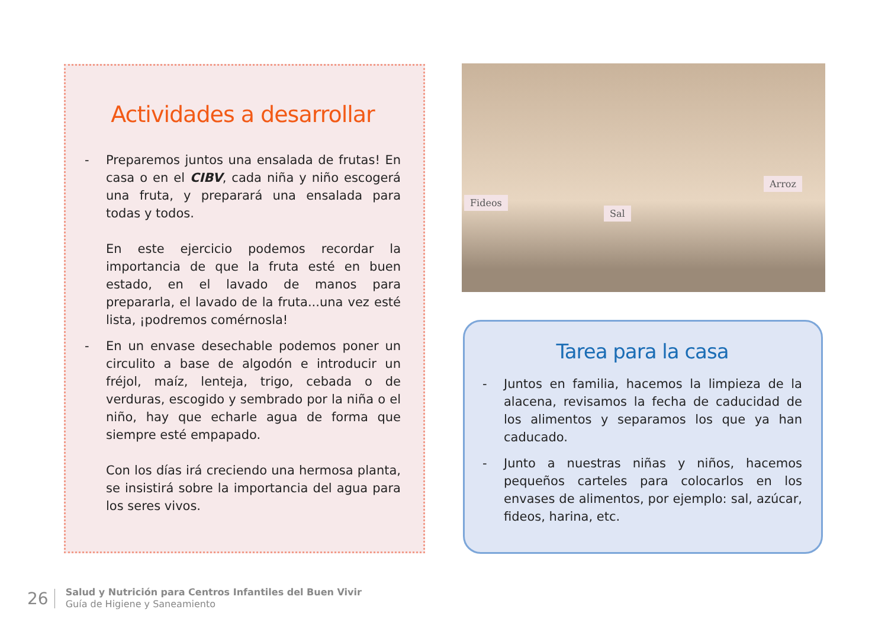Actividades a desarrollar
- Preparemos juntos una ensalada de frutas! En casa o en el CIBV, cada niña y niño escogerá una fruta, y preparará una ensalada para todas y todos.
En este ejercicio podemos recordar la importancia de que la fruta esté en buen estado, en el lavado de manos para prepararla, el lavado de la fruta...una vez esté lista, ¡podremos comérnosla!
- En un envase desechable podemos poner un circulito a base de algodón e introducir un fréjol, maíz, lenteja, trigo, cebada o de verduras, escogido y sembrado por la niña o el niño, hay que echarle agua de forma que siempre esté empapado.
Con los días irá creciendo una hermosa planta, se insistirá sobre la importancia del agua para los seres vivos.
Fideos
Sal
Arroz
Tarea para la casa
- Juntos en familia, hacemos la limpieza de la alacena, revisamos la fecha de caducidad de los alimentos y separamos los que ya han caducado.
- Junto a nuestras niñas y niños, hacemos pequeños carteles para colocarlos en los envases de alimentos, por ejemplo: sal, azúcar, fideos, harina, etc.
26
Salud y Nutrición para Centros Infantiles del Buen Vivir
Guía de Higiene y Saneamiento